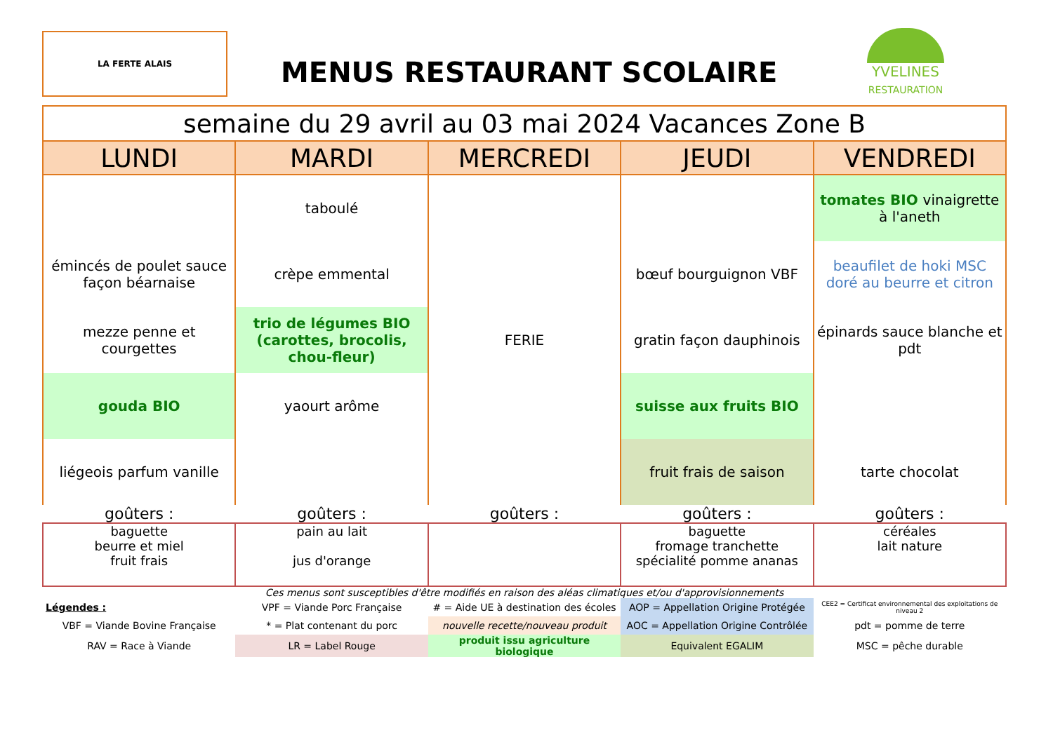LA FERTE ALAIS
MENUS RESTAURANT SCOLAIRE
YVELINES
RESTAURATION
| semaine du 29 avril au 03 mai 2024 Vacances Zone B | | | | |
| --- | --- | --- | --- | --- |
| LUNDI | MARDI | MERCREDI | JEUDI | VENDREDI |
| | taboulé | FERIE | | tomates BIO vinaigrette à l'aneth |
| émincés de poulet sauce façon béarnaise | crèpe emmental | | bœuf bourguignon VBF | beaufilet de hoki MSC doré au beurre et citron |
| mezze penne et courgettes | trio de légumes BIO (carottes, brocolis, chou-fleur) | | gratin façon dauphinois | épinards sauce blanche et pdt |
| gouda BIO | yaourt arôme | | suisse aux fruits BIO | |
| liégeois parfum vanille | | | fruit frais de saison | tarte chocolat |
| goûters : | goûters : | goûters : | goûters : | goûters : |
| baguette beurre et miel fruit frais | pain au lait jus d'orange | | baguette fromage tranchette spécialité pomme ananas | céréales lait nature |
| Ces menus sont susceptibles d'être modifiés en raison des aléas climatiques et/ou d'approvisionnements | | | | |
| Légendes : | VPF = Viande Porc Française | # = Aide UE à destination des écoles | AOP = Appellation Origine Protégée | CEE2 = Certificat environnemental des exploitations de niveau 2 |
| VBF = Viande Bovine Française | * = Plat contenant du porc | nouvelle recette/nouveau produit | AOC = Appellation Origine Contrôlée | pdt = pomme de terre |
| RAV = Race à Viande | LR = Label Rouge | produit issu agriculture biologique | Equivalent EGALIM | MSC = pêche durable |